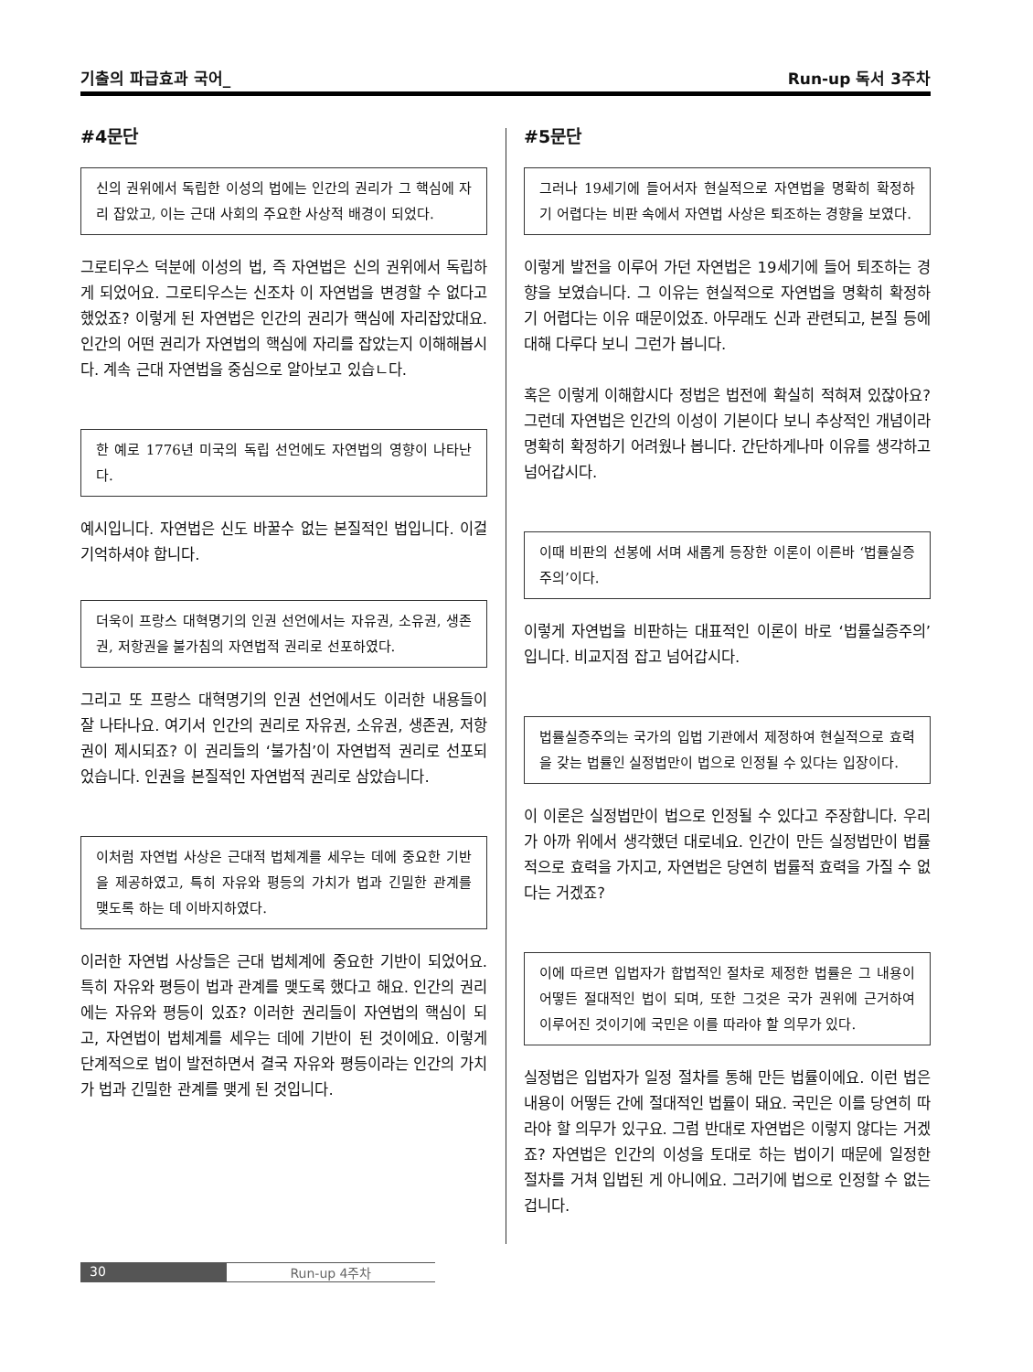기출의 파급효과 국어_ Run-up 독서 3주차
#4문단
신의 권위에서 독립한 이성의 법에는 인간의 권리가 그 핵심에 자리 잡았고, 이는 근대 사회의 주요한 사상적 배경이 되었다.
그로티우스 덕분에 이성의 법, 즉 자연법은 신의 권위에서 독립하게 되었어요. 그로티우스는 신조차 이 자연법을 변경할 수 없다고 했었죠? 이렇게 된 자연법은 인간의 권리가 핵심에 자리잡았대요. 인간의 어떤 권리가 자연법의 핵심에 자리를 잡았는지 이해해봅시다. 계속 근대 자연법을 중심으로 알아보고 있습ㄴ다.
한 예로 1776년 미국의 독립 선언에도 자연법의 영향이 나타난다.
예시입니다. 자연법은 신도 바꿀수 없는 본질적인 법입니다. 이걸 기억하셔야 합니다.
더욱이 프랑스 대혁명기의 인권 선언에서는 자유권, 소유권, 생존권, 저항권을 불가침의 자연법적 권리로 선포하였다.
그리고 또 프랑스 대혁명기의 인권 선언에서도 이러한 내용들이 잘 나타나요. 여기서 인간의 권리로 자유권, 소유권, 생존권, 저항권이 제시되죠? 이 권리들의 ‘불가침’이 자연법적 권리로 선포되었습니다. 인권을 본질적인 자연법적 권리로 삼았습니다.
이처럼 자연법 사상은 근대적 법체계를 세우는 데에 중요한 기반을 제공하였고, 특히 자유와 평등의 가치가 법과 긴밀한 관계를 맺도록 하는 데 이바지하였다.
이러한 자연법 사상들은 근대 법체계에 중요한 기반이 되었어요. 특히 자유와 평등이 법과 관계를 맺도록 했다고 해요. 인간의 권리에는 자유와 평등이 있죠? 이러한 권리들이 자연법의 핵심이 되고, 자연법이 법체계를 세우는 데에 기반이 된 것이에요. 이렇게 단계적으로 법이 발전하면서 결국 자유와 평등이라는 인간의 가치가 법과 긴밀한 관계를 맺게 된 것입니다.
#5문단
그러나 19세기에 들어서자 현실적으로 자연법을 명확히 확정하기 어렵다는 비판 속에서 자연법 사상은 퇴조하는 경향을 보였다.
이렇게 발전을 이루어 가던 자연법은 19세기에 들어 퇴조하는 경향을 보였습니다. 그 이유는 현실적으로 자연법을 명확히 확정하기 어렵다는 이유 때문이었죠. 아무래도 신과 관련되고, 본질 등에 대해 다루다 보니 그런가 봅니다.
혹은 이렇게 이해합시다 정법은 법전에 확실히 적혀져 있잖아요? 그런데 자연법은 인간의 이성이 기본이다 보니 추상적인 개념이라 명확히 확정하기 어려웠나 봅니다. 간단하게나마 이유를 생각하고 넘어갑시다.
이때 비판의 선봉에 서며 새롭게 등장한 이론이 이른바 ‘법률실증주의’이다.
이렇게 자연법을 비판하는 대표적인 이론이 바로 ‘법률실증주의’입니다. 비교지점 잡고 넘어갑시다.
법률실증주의는 국가의 입법 기관에서 제정하여 현실적으로 효력을 갖는 법률인 실정법만이 법으로 인정될 수 있다는 입장이다.
이 이론은 실정법만이 법으로 인정될 수 있다고 주장합니다. 우리가 아까 위에서 생각했던 대로네요. 인간이 만든 실정법만이 법률적으로 효력을 가지고, 자연법은 당연히 법률적 효력을 가질 수 없다는 거겠죠?
이에 따르면 입법자가 합법적인 절차로 제정한 법률은 그 내용이 어떻든 절대적인 법이 되며, 또한 그것은 국가 권위에 근거하여 이루어진 것이기에 국민은 이를 따라야 할 의무가 있다.
실정법은 입법자가 일정 절차를 통해 만든 법률이에요. 이런 법은 내용이 어떻든 간에 절대적인 법률이 돼요. 국민은 이를 당연히 따라야 할 의무가 있구요. 그럼 반대로 자연법은 이렇지 않다는 거겠죠? 자연법은 인간의 이성을 토대로 하는 법이기 때문에 일정한 절차를 거쳐 입법된 게 아니에요. 그러기에 법으로 인정할 수 없는 겁니다.
30 Run-up 4주차